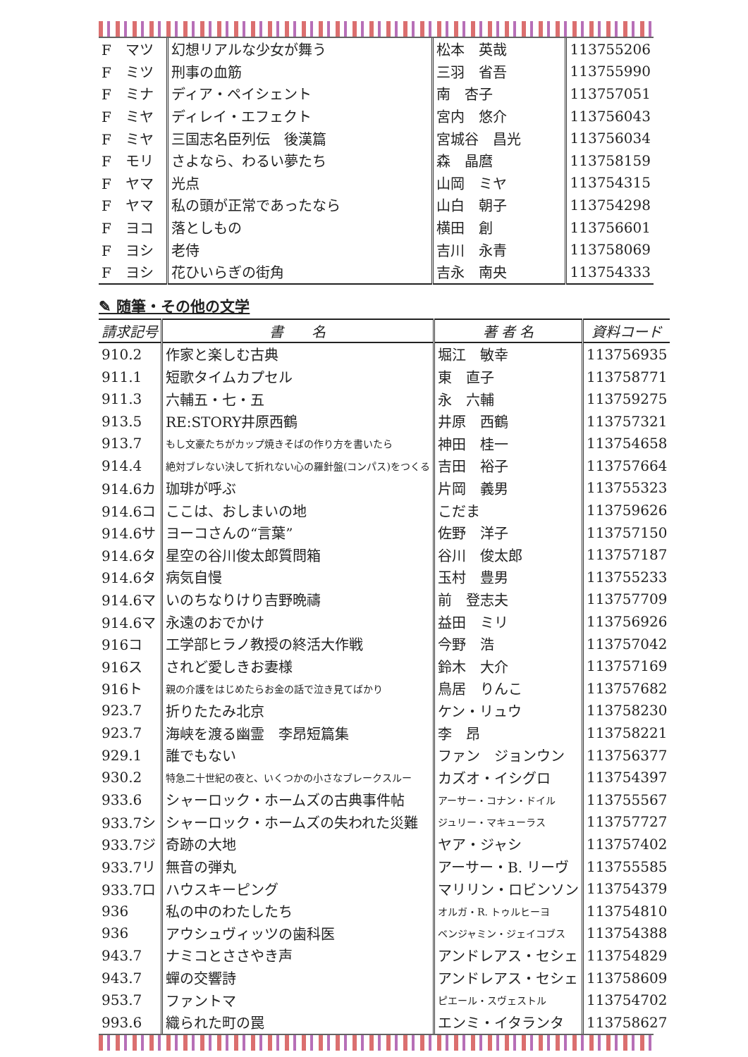| F マツ | 幻想リアルな少女が舞う | 松本 英哉 | 113755206 |
| F ミツ | 刑事の血筋 | 三羽 省吾 | 113755990 |
| F ミナ | ディア・ペイシェント | 南 杏子 | 113757051 |
| F ミヤ | ディレイ・エフェクト | 宮内 悠介 | 113756043 |
| F ミヤ | 三国志名臣列伝 後漢篇 | 宮城谷 昌光 | 113756034 |
| F モリ | さよなら、わるい夢たち | 森 晶麿 | 113758159 |
| F ヤマ | 光点 | 山岡 ミヤ | 113754315 |
| F ヤマ | 私の頭が正常であったなら | 山白 朝子 | 113754298 |
| F ヨコ | 落としもの | 横田 創 | 113756601 |
| F ヨシ | 老侍 | 吉川 永青 | 113758069 |
| F ヨシ | 花ひいらぎの街角 | 吉永 南央 | 113754333 |
✎ 随筆・その他の文学
| 請求記号 | 書 名 | 著 者 名 | 資料コード |
| --- | --- | --- | --- |
| 910.2 | 作家と楽しむ古典 | 堀江 敏幸 | 113756935 |
| 911.1 | 短歌タイムカプセル | 東 直子 | 113758771 |
| 911.3 | 六輔五・七・五 | 永 六輔 | 113759275 |
| 913.5 | RE:STORY井原西鶴 | 井原 西鶴 | 113757321 |
| 913.7 | もし文豪たちがカップ焼きそばの作り方を書いたら | 神田 桂一 | 113754658 |
| 914.4 | 絶対ブレない決して折れない心の羅針盤(コンパス)をつくる | 吉田 裕子 | 113757664 |
| 914.6カ | 珈琲が呼ぶ | 片岡 義男 | 113755323 |
| 914.6コ | ここは、おしまいの地 | こだま | 113759626 |
| 914.6サ | ヨーコさんの“言葉” | 佐野 洋子 | 113757150 |
| 914.6タ | 星空の谷川俊太郎質問箱 | 谷川 俊太郎 | 113757187 |
| 914.6タ | 病気自慢 | 玉村 豊男 | 113755233 |
| 914.6マ | いのちなりけり吉野晩禱 | 前 登志夫 | 113757709 |
| 914.6マ | 永遠のおでかけ | 益田 ミリ | 113756926 |
| 916コ | 工学部ヒラノ教授の終活大作戦 | 今野 浩 | 113757042 |
| 916ス | されど愛しきお妻様 | 鈴木 大介 | 113757169 |
| 916ト | 親の介護をはじめたらお金の話で泣き見てばかり | 鳥居 りんこ | 113757682 |
| 923.7 | 折りたたみ北京 | ケン・リュウ | 113758230 |
| 923.7 | 海峡を渡る幽霊 李昂短篇集 | 李 昂 | 113758221 |
| 929.1 | 誰でもない | ファン ジョンウン | 113756377 |
| 930.2 | 特急二十世紀の夜と、いくつかの小さなブレークスルー | カズオ・イシグロ | 113754397 |
| 933.6 | シャーロック・ホームズの古典事件帖 | アーサー・コナン・ドイル | 113755567 |
| 933.7シ | シャーロック・ホームズの失われた災難 | ジュリー・マキューラス | 113757727 |
| 933.7ジ | 奇跡の大地 | ヤア・ジャシ | 113757402 |
| 933.7リ | 無音の弾丸 | アーサー・B. リーヴ | 113755585 |
| 933.7ロ | ハウスキーピング | マリリン・ロビンソン | 113754379 |
| 936 | 私の中のわたしたち | オルガ・R. トゥルヒーヨ | 113754810 |
| 936 | アウシュヴィッツの歯科医 | ベンジャミン・ジェイコブス | 113754388 |
| 943.7 | ナミコとささやき声 | アンドレアス・セシェ | 113754829 |
| 943.7 | 蟬の交響詩 | アンドレアス・セシェ | 113758609 |
| 953.7 | ファントマ | ピエール・スヴェストル | 113754702 |
| 993.6 | 織られた町の罠 | エンミ・イタランタ | 113758627 |